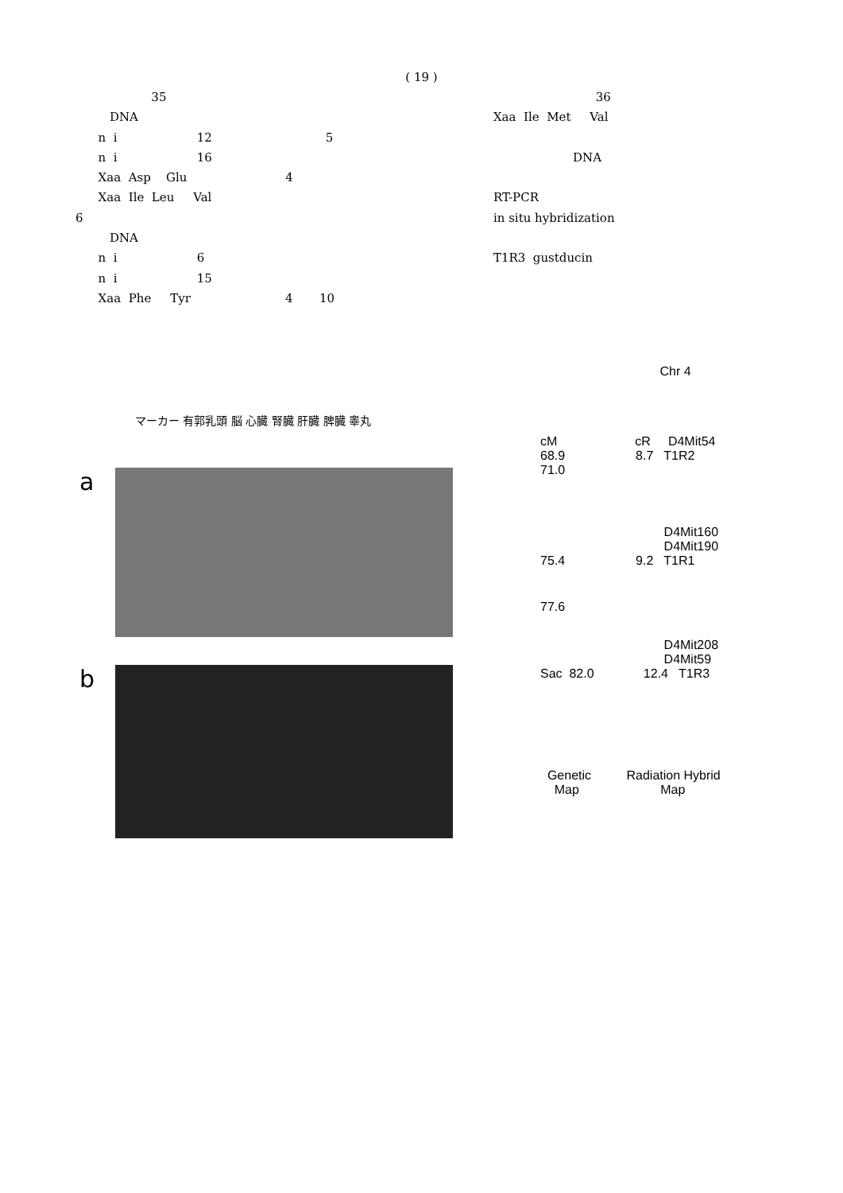( 19 )
35
DNA
n i 12 5
n i 16
Xaa Asp Glu 4
Xaa Ile Leu Val
6
DNA
n i 6
n i 15
Xaa Phe Tyr 4 10
36
Xaa Ile Met Val
DNA
RT-PCR
in situ hybridization
T1R3 gustducin
マーカー 有郭乳頭 脳 心臓 腎臓 肝臓 脾臓 睾丸
a
b
Chr 4
cM cR D4Mit54
68.9 8.7 T1R2
71.0
D4Mit160
D4Mit190
75.4 9.2 T1R1
77.6
D4Mit208
D4Mit59
Sac 82.0 12.4 T1R3
Genetic Radiation Hybrid
Map Map